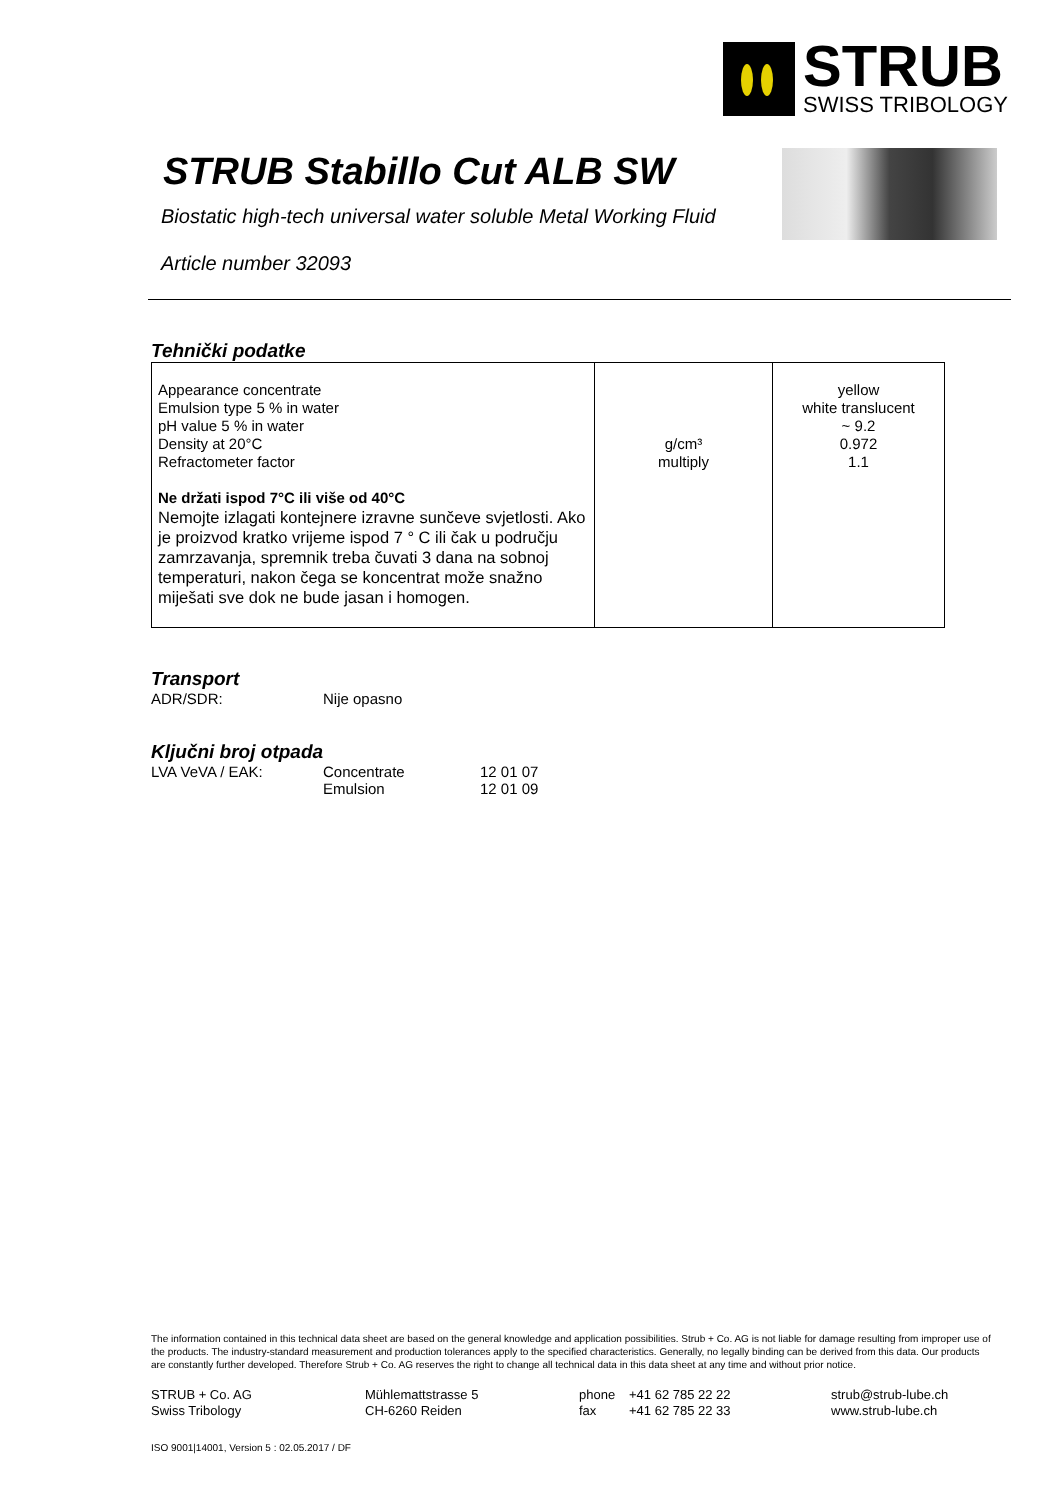STRUB
SWISS TRIBOLOGY
STRUB Stabillo Cut ALB SW
Biostatic high-tech universal water soluble Metal Working Fluid
Article number 32093
Tehnički podatke
| Appearance concentrate Emulsion type 5 % in water pH value 5 % in water Density at 20°C Refractometer factor Ne držati ispod 7°C ili više od 40°C Nemojte izlagati kontejnere izravne sunčeve svjetlosti. Ako je proizvod kratko vrijeme ispod 7 ° C ili čak u području zamrzavanja, spremnik treba čuvati 3 dana na sobnoj temperaturi, nakon čega se koncentrat može snažno miješati sve dok ne bude jasan i homogen. | g/cm³ multiply | yellow white translucent ~ 9.2 0.972 1.1 |
Transport
ADR/SDR: Nije opasno
Ključni broj otpada
LVA VeVA / EAK: Concentrate
Emulsion 12 01 07
12 01 09
The information contained in this technical data sheet are based on the general knowledge and application possibilities. Strub + Co. AG is not liable for damage resulting from improper use of the products. The industry-standard measurement and production tolerances apply to the specified characteristics. Generally, no legally binding can be derived from this data. Our products are constantly further developed. Therefore Strub + Co. AG reserves the right to change all technical data in this data sheet at any time and without prior notice.
STRUB + Co. AG
Swiss Tribology Mühlemattstrasse 5
CH-6260 Reiden phone
fax +41 62 785 22 22
+41 62 785 22 33 strub@strub-lube.ch
www.strub-lube.ch
ISO 9001|14001, Version 5 : 02.05.2017 / DF